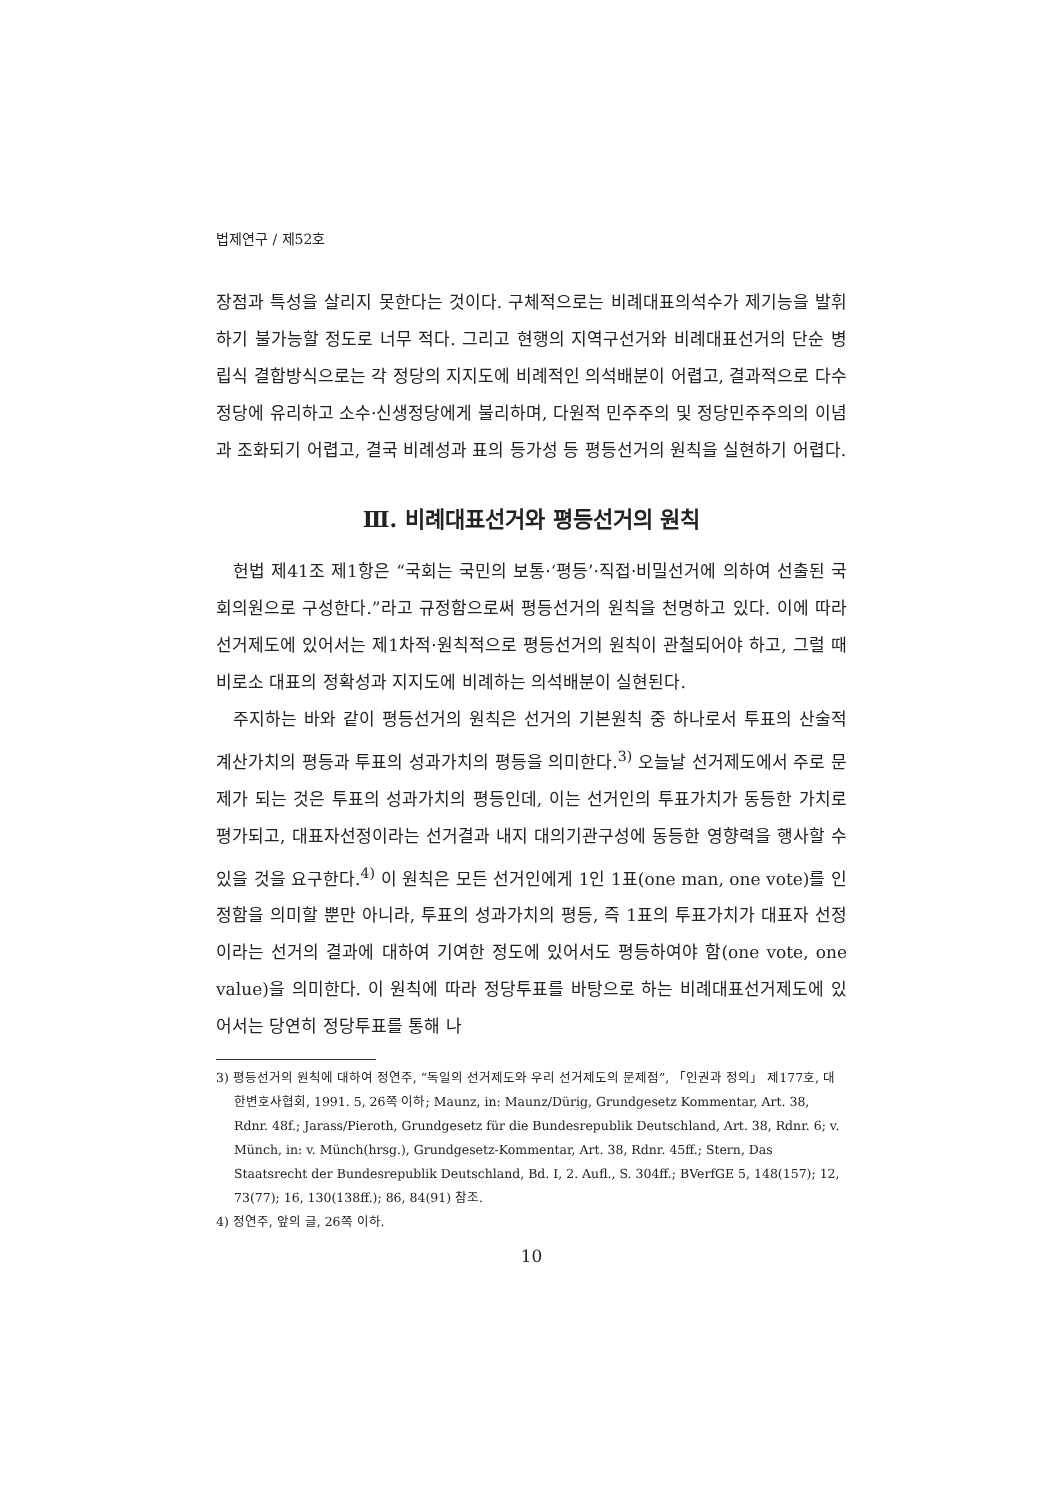법제연구 / 제52호
장점과 특성을 살리지 못한다는 것이다. 구체적으로는 비례대표의석수가 제기능을 발휘하기 불가능할 정도로 너무 적다. 그리고 현행의 지역구선거와 비례대표선거의 단순 병립식 결합방식으로는 각 정당의 지지도에 비례적인 의석배분이 어렵고, 결과적으로 다수정당에 유리하고 소수·신생정당에게 불리하며, 다원적 민주주의 및 정당민주주의의 이념과 조화되기 어렵고, 결국 비례성과 표의 등가성 등 평등선거의 원칙을 실현하기 어렵다.
Ⅲ. 비례대표선거와 평등선거의 원칙
헌법 제41조 제1항은 “국회는 국민의 보통·‘평등’·직접·비밀선거에 의하여 선출된 국회의원으로 구성한다.”라고 규정함으로써 평등선거의 원칙을 천명하고 있다. 이에 따라 선거제도에 있어서는 제1차적·원칙적으로 평등선거의 원칙이 관철되어야 하고, 그럴 때 비로소 대표의 정확성과 지지도에 비례하는 의석배분이 실현된다.
주지하는 바와 같이 평등선거의 원칙은 선거의 기본원칙 중 하나로서 투표의 산술적 계산가치의 평등과 투표의 성과가치의 평등을 의미한다.<sup>3)</sup> 오늘날 선거제도에서 주로 문제가 되는 것은 투표의 성과가치의 평등인데, 이는 선거인의 투표가치가 동등한 가치로 평가되고, 대표자선정이라는 선거결과 내지 대의기관구성에 동등한 영향력을 행사할 수 있을 것을 요구한다.<sup>4)</sup> 이 원칙은 모든 선거인에게 1인 1표(one man, one vote)를 인정함을 의미할 뿐만 아니라, 투표의 성과가치의 평등, 즉 1표의 투표가치가 대표자 선정이라는 선거의 결과에 대하여 기여한 정도에 있어서도 평등하여야 함(one vote, one value)을 의미한다. 이 원칙에 따라 정당투표를 바탕으로 하는 비례대표선거제도에 있어서는 당연히 정당투표를 통해 나
3) 평등선거의 원칙에 대하여 정연주, “독일의 선거제도와 우리 선거제도의 문제점”, 「인권과 정의」 제177호, 대한변호사협회, 1991. 5, 26쪽 이하; Maunz, in: Maunz/Dürig, Grundgesetz Kommentar, Art. 38, Rdnr. 48f.; Jarass/Pieroth, Grundgesetz für die Bundesrepublik Deutschland, Art. 38, Rdnr. 6; v. Münch, in: v. Münch(hrsg.), Grundgesetz-Kommentar, Art. 38, Rdnr. 45ff.; Stern, Das Staatsrecht der Bundesrepublik Deutschland, Bd. I, 2. Aufl., S. 304ff.; BVerfGE 5, 148(157); 12, 73(77); 16, 130(138ff.); 86, 84(91) 참조.
4) 정연주, 앞의 글, 26쪽 이하.
10